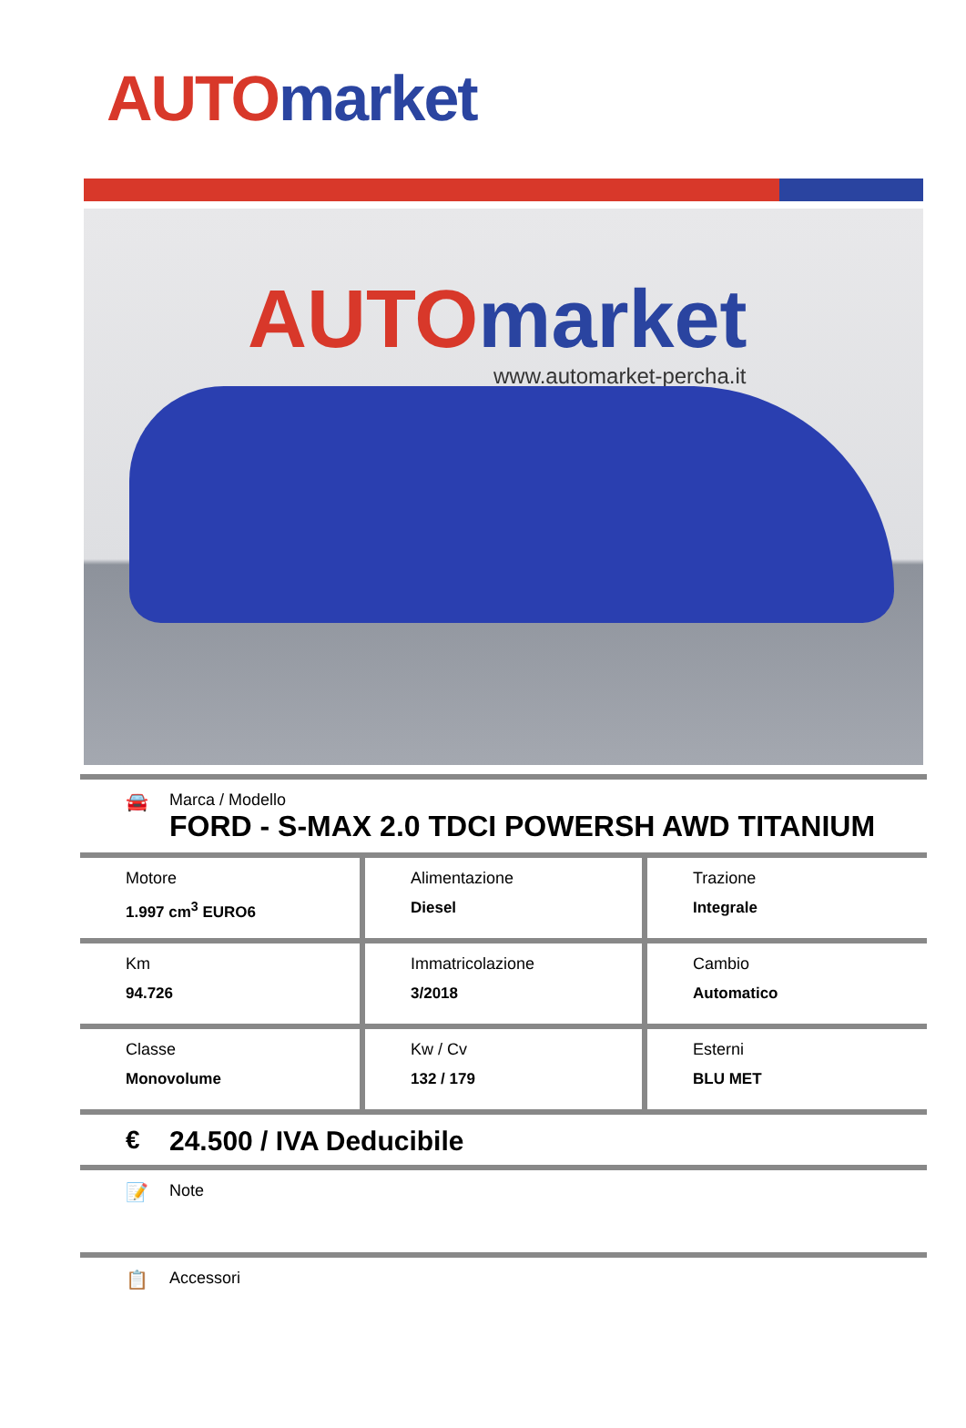AUTO market
AUTO market
www.automarket-percha.it
🚘 Marca / Modello
FORD - S-MAX 2.0 TDCI POWERSH AWD TITANIUM
| Motore 1.997 cm<sup>3</sup> EURO6 | Alimentazione Diesel | Trazione Integrale |
| Km 94.726 | Immatricolazione 3/2018 | Cambio Automatico |
| Classe Monovolume | Kw / Cv 132 / 179 | Esterni BLU MET |
€ 24.500 / IVA Deducibile
📝 Note
📋 Accessori